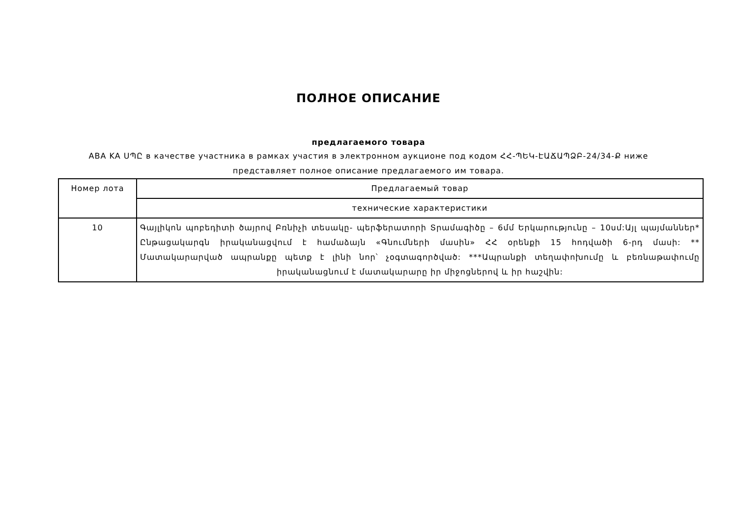ПОЛНОЕ ОПИСАНИЕ
предлагаемого товара
ABA KA ՍՊԸ в качестве участника в рамках участия в электронном аукционе под кодом ՀՀ-ՊԵԿ-ԷԱՃԱՊՁԲ-24/34-Ք ниже представляет полное описание предлагаемого им товара.
| Номер лота | Предлагаемый товар |
| --- | --- |
| | технические характеристики |
| 10 | Գայլիկոն պոբեդիտի ծայրով Բռնիչի տեսակը- պերֆերատորի Տրամագիծը – 6մմ Երկարությունը – 10սմ:Այլ պայմաններ* Ընթացակարգն իրականացվում է համաձայն «Գնումների մասին» ՀՀ օրենքի 15 հոդվածի 6-րդ մասի: ** Մատակարարված ապրանքը պետք է լինի նոր՝ չօգտագործված: ***Ապրանքի տեղափոխումը և բեռնաթափումը իրականացնում է մատակարարը իր միջոցներով և իր հաշվին: |